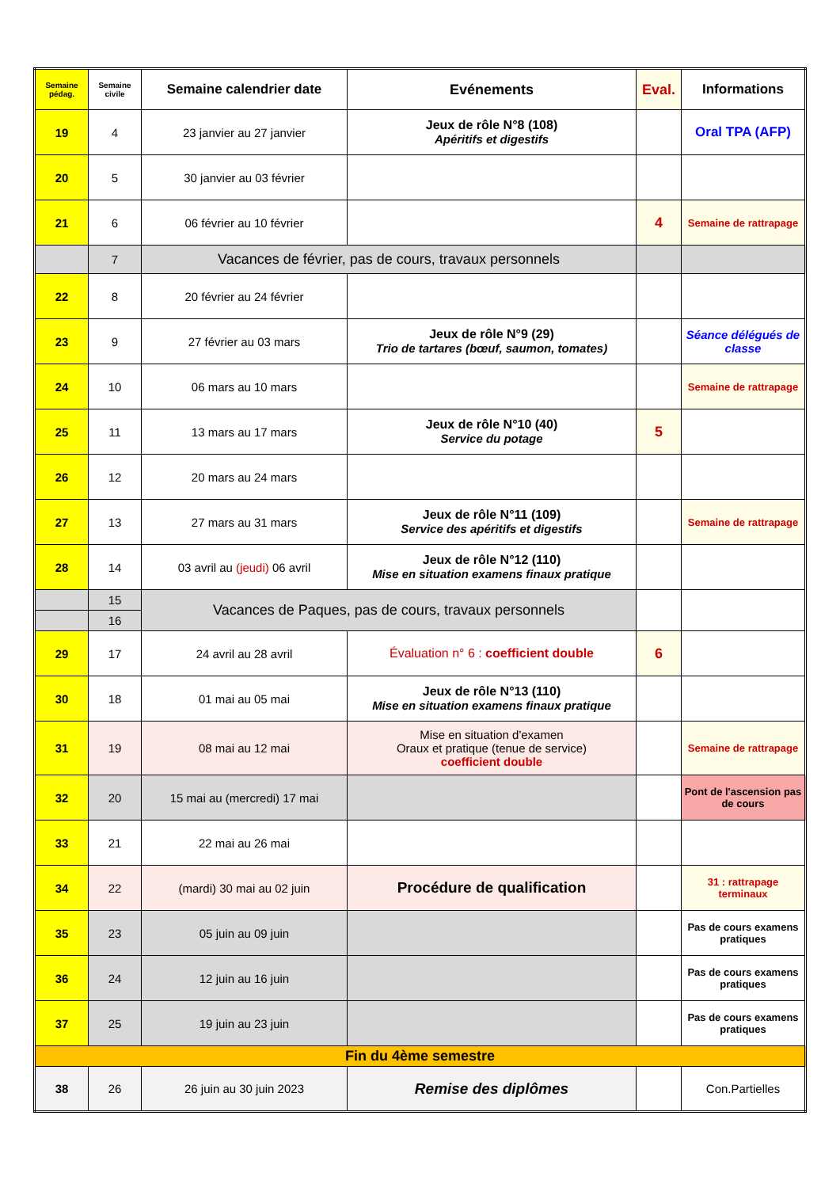| Semaine pédag. | Semaine civile | Semaine calendrier date | Evénements | Eval. | Informations |
| --- | --- | --- | --- | --- | --- |
| 19 | 4 | 23 janvier au 27 janvier | Jeux de rôle N°8 (108) Apéritifs et digestifs | | Oral TPA (AFP) |
| 20 | 5 | 30 janvier au 03 février | | | |
| 21 | 6 | 06 février au 10 février | | 4 | Semaine de rattrapage |
| | 7 | Vacances de février, pas de cours, travaux personnels | | | |
| 22 | 8 | 20 février au 24 février | | | |
| 23 | 9 | 27 février au 03 mars | Jeux de rôle N°9 (29) Trio de tartares (bœuf, saumon, tomates) | | Séance délégués de classe |
| 24 | 10 | 06 mars au 10 mars | | | Semaine de rattrapage |
| 25 | 11 | 13 mars au 17 mars | Jeux de rôle N°10 (40) Service du potage | 5 | |
| 26 | 12 | 20 mars au 24 mars | | | |
| 27 | 13 | 27 mars au 31 mars | Jeux de rôle N°11 (109) Service des apéritifs et digestifs | | Semaine de rattrapage |
| 28 | 14 | 03 avril au (jeudi) 06 avril | Jeux de rôle N°12 (110) Mise en situation examens finaux pratique | | |
| | 15 | Vacances de Paques, pas de cours, travaux personnels | | | |
| | 16 | | | | |
| 29 | 17 | 24 avril au 28 avril | Évaluation n° 6 : coefficient double | 6 | |
| 30 | 18 | 01 mai au 05 mai | Jeux de rôle N°13 (110) Mise en situation examens finaux pratique | | |
| 31 | 19 | 08 mai au 12 mai | Mise en situation d'examen Oraux et pratique (tenue de service) coefficient double | | Semaine de rattrapage |
| 32 | 20 | 15 mai au (mercredi) 17 mai | | | Pont de l'ascension pas de cours |
| 33 | 21 | 22 mai au 26 mai | | | |
| 34 | 22 | (mardi) 30 mai au 02 juin | Procédure de qualification | | 31 : rattrapage terminaux |
| 35 | 23 | 05 juin au 09 juin | | | Pas de cours examens pratiques |
| 36 | 24 | 12 juin au 16 juin | | | Pas de cours examens pratiques |
| 37 | 25 | 19 juin au 23 juin | | | Pas de cours examens pratiques |
| Fin du 4ème semestre | | | | | |
| 38 | 26 | 26 juin au 30 juin 2023 | Remise des diplômes | | Con.Partielles |